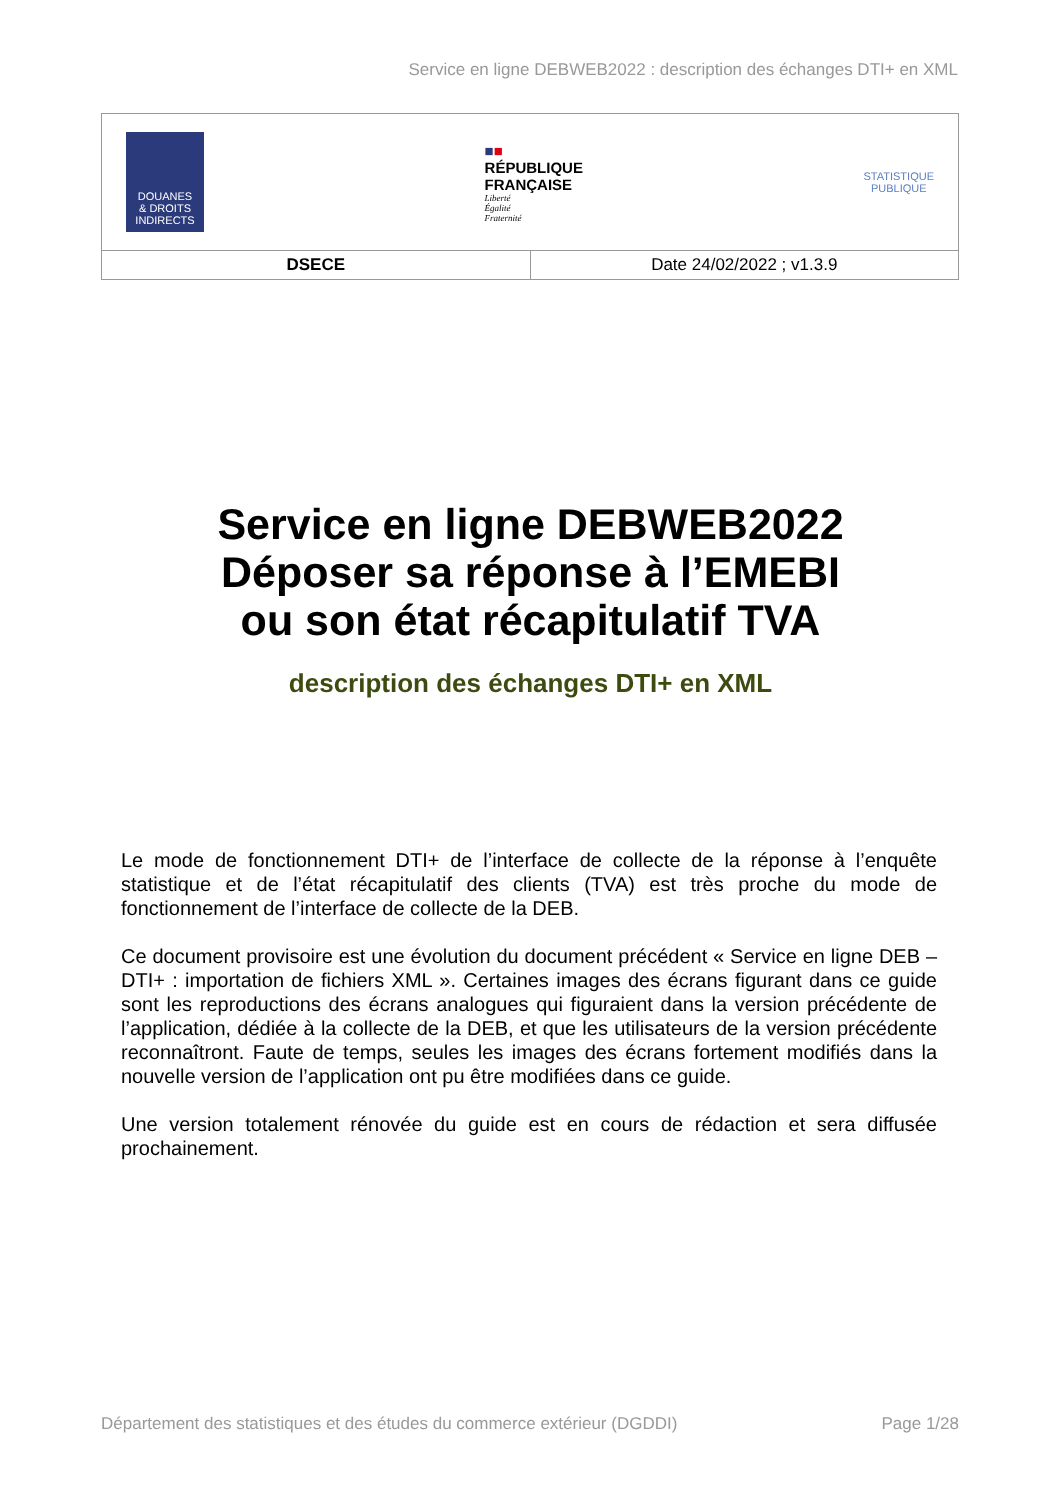Service en ligne DEBWEB2022 : description des échanges DTI+ en XML
| DOUANES & DROITS INDIRECTS ■ ■ RÉPUBLIQUE FRANÇAISE Liberté Égalité Fraternité STATISTIQUE PUBLIQUE | |
| DSECE | Date 24/02/2022 ; v1.3.9 |
Service en ligne DEBWEB2022
Déposer sa réponse à l’EMEBI
ou son état récapitulatif TVA
description des échanges DTI+ en XML
Le mode de fonctionnement DTI+ de l’interface de collecte de la réponse à l’enquête statistique et de l’état récapitulatif des clients (TVA) est très proche du mode de fonctionnement de l’interface de collecte de la DEB.
Ce document provisoire est une évolution du document précédent « Service en ligne DEB – DTI+ : importation de fichiers XML ». Certaines images des écrans figurant dans ce guide sont les reproductions des écrans analogues qui figuraient dans la version précédente de l’application, dédiée à la collecte de la DEB, et que les utilisateurs de la version précédente reconnaîtront. Faute de temps, seules les images des écrans fortement modifiés dans la nouvelle version de l’application ont pu être modifiées dans ce guide.
Une version totalement rénovée du guide est en cours de rédaction et sera diffusée prochainement.
Département des statistiques et des études du commerce extérieur (DGDDI) Page 1/28